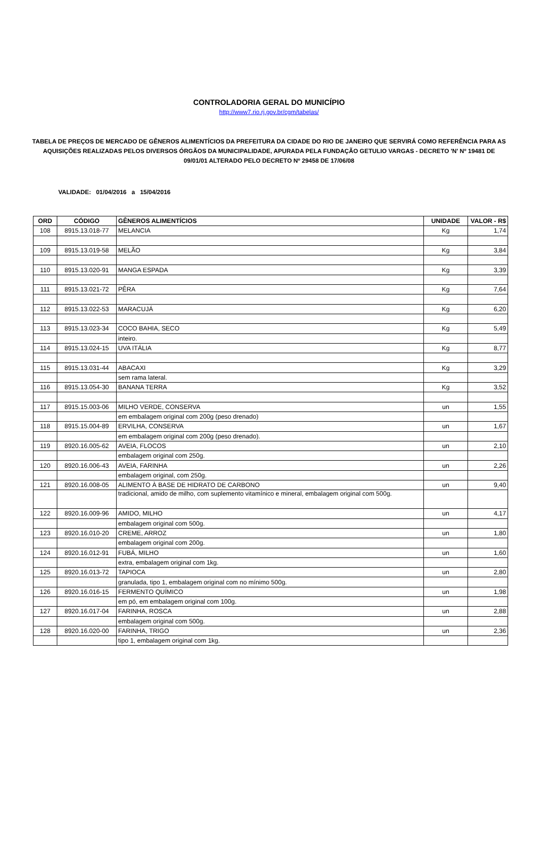CONTROLADORIA GERAL DO MUNICÍPIO
http://www7.rio.rj.gov.br/cgm/tabelas/
TABELA DE PREÇOS DE MERCADO DE GÊNEROS ALIMENTÍCIOS DA PREFEITURA DA CIDADE DO RIO DE JANEIRO QUE SERVIRÁ COMO REFERÊNCIA PARA AS AQUISIÇÕES REALIZADAS PELOS DIVERSOS ÓRGÃOS DA MUNICIPALIDADE, APURADA PELA FUNDAÇÃO GETULIO VARGAS - DECRETO 'N' Nº 19481 DE 09/01/01 ALTERADO PELO DECRETO Nº 29458 DE 17/06/08
VALIDADE: 01/04/2016 a 15/04/2016
| ORD | CÓDIGO | GÊNEROS ALIMENTÍCIOS | UNIDADE | VALOR - R$ |
| --- | --- | --- | --- | --- |
| 108 | 8915.13.018-77 | MELANCIA | Kg | 1,74 |
| 109 | 8915.13.019-58 | MELÃO | Kg | 3,84 |
| 110 | 8915.13.020-91 | MANGA ESPADA | Kg | 3,39 |
| 111 | 8915.13.021-72 | PÊRA | Kg | 7,64 |
| 112 | 8915.13.022-53 | MARACUJÁ | Kg | 6,20 |
| 113 | 8915.13.023-34 | COCO BAHIA, SECO | Kg | 5,49 |
| | | inteiro. | | |
| 114 | 8915.13.024-15 | UVA ITÁLIA | Kg | 8,77 |
| 115 | 8915.13.031-44 | ABACAXI | Kg | 3,29 |
| | | sem rama lateral. | | |
| 116 | 8915.13.054-30 | BANANA TERRA | Kg | 3,52 |
| 117 | 8915.15.003-06 | MILHO VERDE, CONSERVA | un | 1,55 |
| | | em embalagem original com 200g (peso drenado) | | |
| 118 | 8915.15.004-89 | ERVILHA, CONSERVA | un | 1,67 |
| | | em embalagem original com 200g (peso drenado). | | |
| 119 | 8920.16.005-62 | AVEIA, FLOCOS | un | 2,10 |
| | | embalagem original com 250g. | | |
| 120 | 8920.16.006-43 | AVEIA, FARINHA | un | 2,26 |
| | | embalagem original, com 250g. | | |
| 121 | 8920.16.008-05 | ALIMENTO À BASE DE HIDRATO DE CARBONO | un | 9,40 |
| | | tradicional, amido de milho, com suplemento vitamínico e mineral, embalagem original com 500g. | | |
| 122 | 8920.16.009-96 | AMIDO, MILHO | un | 4,17 |
| | | embalagem original com 500g. | | |
| 123 | 8920.16.010-20 | CREME, ARROZ | un | 1,80 |
| | | embalagem original com 200g. | | |
| 124 | 8920.16.012-91 | FUBÁ, MILHO | un | 1,60 |
| | | extra, embalagem original com 1kg. | | |
| 125 | 8920.16.013-72 | TAPIOCA | un | 2,80 |
| | | granulada, tipo 1, embalagem original com no mínimo 500g. | | |
| 126 | 8920.16.016-15 | FERMENTO QUÍMICO | un | 1,98 |
| | | em pó, em embalagem original com 100g. | | |
| 127 | 8920.16.017-04 | FARINHA, ROSCA | un | 2,88 |
| | | embalagem original com 500g. | | |
| 128 | 8920.16.020-00 | FARINHA, TRIGO | un | 2,36 |
| | | tipo 1, embalagem original com 1kg. | | |